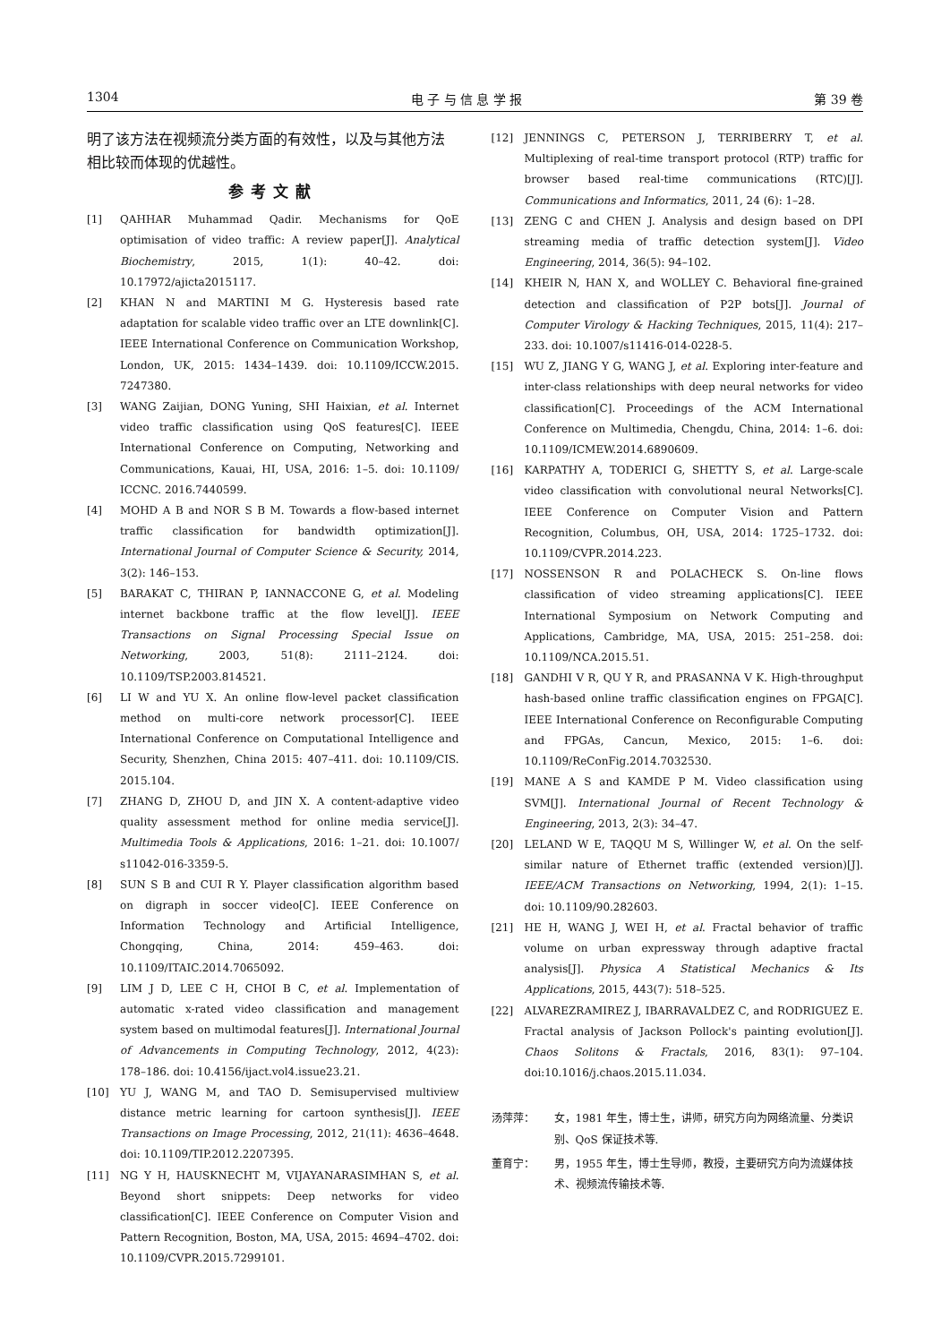1304 电 子 与 信 息 学 报 第 39 卷
明了该方法在视频流分类方面的有效性，以及与其他方法相比较而体现的优越性。
参考文献
[1] QAHHAR Muhammad Qadir. Mechanisms for QoE optimisation of video traffic: A review paper[J]. Analytical Biochemistry, 2015, 1(1): 40–42. doi: 10.17972/ajicta2015117.
[2] KHAN N and MARTINI M G. Hysteresis based rate adaptation for scalable video traffic over an LTE downlink[C]. IEEE International Conference on Communication Workshop, London, UK, 2015: 1434–1439. doi: 10.1109/ICCW.2015. 7247380.
[3] WANG Zaijian, DONG Yuning, SHI Haixian, et al. Internet video traffic classification using QoS features[C]. IEEE International Conference on Computing, Networking and Communications, Kauai, HI, USA, 2016: 1–5. doi: 10.1109/ ICCNC. 2016.7440599.
[4] MOHD A B and NOR S B M. Towards a flow-based internet traffic classification for bandwidth optimization[J]. International Journal of Computer Science & Security, 2014, 3(2): 146–153.
[5] BARAKAT C, THIRAN P, IANNACCONE G, et al. Modeling internet backbone traffic at the flow level[J]. IEEE Transactions on Signal Processing Special Issue on Networking, 2003, 51(8): 2111–2124. doi: 10.1109/TSP.2003.814521.
[6] LI W and YU X. An online flow-level packet classification method on multi-core network processor[C]. IEEE International Conference on Computational Intelligence and Security, Shenzhen, China 2015: 407–411. doi: 10.1109/CIS. 2015.104.
[7] ZHANG D, ZHOU D, and JIN X. A content-adaptive video quality assessment method for online media service[J]. Multimedia Tools & Applications, 2016: 1–21. doi: 10.1007/ s11042-016-3359-5.
[8] SUN S B and CUI R Y. Player classification algorithm based on digraph in soccer video[C]. IEEE Conference on Information Technology and Artificial Intelligence, Chongqing, China, 2014: 459–463. doi: 10.1109/ITAIC.2014.7065092.
[9] LIM J D, LEE C H, CHOI B C, et al. Implementation of automatic x-rated video classification and management system based on multimodal features[J]. International Journal of Advancements in Computing Technology, 2012, 4(23): 178–186. doi: 10.4156/ijact.vol4.issue23.21.
[10] YU J, WANG M, and TAO D. Semisupervised multiview distance metric learning for cartoon synthesis[J]. IEEE Transactions on Image Processing, 2012, 21(11): 4636–4648. doi: 10.1109/TIP.2012.2207395.
[11] NG Y H, HAUSKNECHT M, VIJAYANARASIMHAN S, et al. Beyond short snippets: Deep networks for video classification[C]. IEEE Conference on Computer Vision and Pattern Recognition, Boston, MA, USA, 2015: 4694–4702. doi: 10.1109/CVPR.2015.7299101.
[12] JENNINGS C, PETERSON J, TERRIBERRY T, et al. Multiplexing of real-time transport protocol (RTP) traffic for browser based real-time communications (RTC)[J]. Communications and Informatics, 2011, 24 (6): 1–28.
[13] ZENG C and CHEN J. Analysis and design based on DPI streaming media of traffic detection system[J]. Video Engineering, 2014, 36(5): 94–102.
[14] KHEIR N, HAN X, and WOLLEY C. Behavioral fine-grained detection and classification of P2P bots[J]. Journal of Computer Virology & Hacking Techniques, 2015, 11(4): 217–233. doi: 10.1007/s11416-014-0228-5.
[15] WU Z, JIANG Y G, WANG J, et al. Exploring inter-feature and inter-class relationships with deep neural networks for video classification[C]. Proceedings of the ACM International Conference on Multimedia, Chengdu, China, 2014: 1–6. doi: 10.1109/ICMEW.2014.6890609.
[16] KARPATHY A, TODERICI G, SHETTY S, et al. Large-scale video classification with convolutional neural Networks[C]. IEEE Conference on Computer Vision and Pattern Recognition, Columbus, OH, USA, 2014: 1725–1732. doi: 10.1109/CVPR.2014.223.
[17] NOSSENSON R and POLACHECK S. On-line flows classification of video streaming applications[C]. IEEE International Symposium on Network Computing and Applications, Cambridge, MA, USA, 2015: 251–258. doi: 10.1109/NCA.2015.51.
[18] GANDHI V R, QU Y R, and PRASANNA V K. High-throughput hash-based online traffic classification engines on FPGA[C]. IEEE International Conference on Reconfigurable Computing and FPGAs, Cancun, Mexico, 2015: 1–6. doi: 10.1109/ReConFig.2014.7032530.
[19] MANE A S and KAMDE P M. Video classification using SVM[J]. International Journal of Recent Technology & Engineering, 2013, 2(3): 34–47.
[20] LELAND W E, TAQQU M S, Willinger W, et al. On the self-similar nature of Ethernet traffic (extended version)[J]. IEEE/ACM Transactions on Networking, 1994, 2(1): 1–15. doi: 10.1109/90.282603.
[21] HE H, WANG J, WEI H, et al. Fractal behavior of traffic volume on urban expressway through adaptive fractal analysis[J]. Physica A Statistical Mechanics & Its Applications, 2015, 443(7): 518–525.
[22] ALVAREZRAMIREZ J, IBARRAVALDEZ C, and RODRIGUEZ E. Fractal analysis of Jackson Pollock's painting evolution[J]. Chaos Solitons & Fractals, 2016, 83(1): 97–104. doi:10.1016/j.chaos.2015.11.034.
汤萍萍： 女，1981 年生，博士生，讲师，研究方向为网络流量、分类识别、QoS 保证技术等.
董育宁： 男，1955 年生，博士生导师，教授，主要研究方向为流媒体技术、视频流传输技术等.